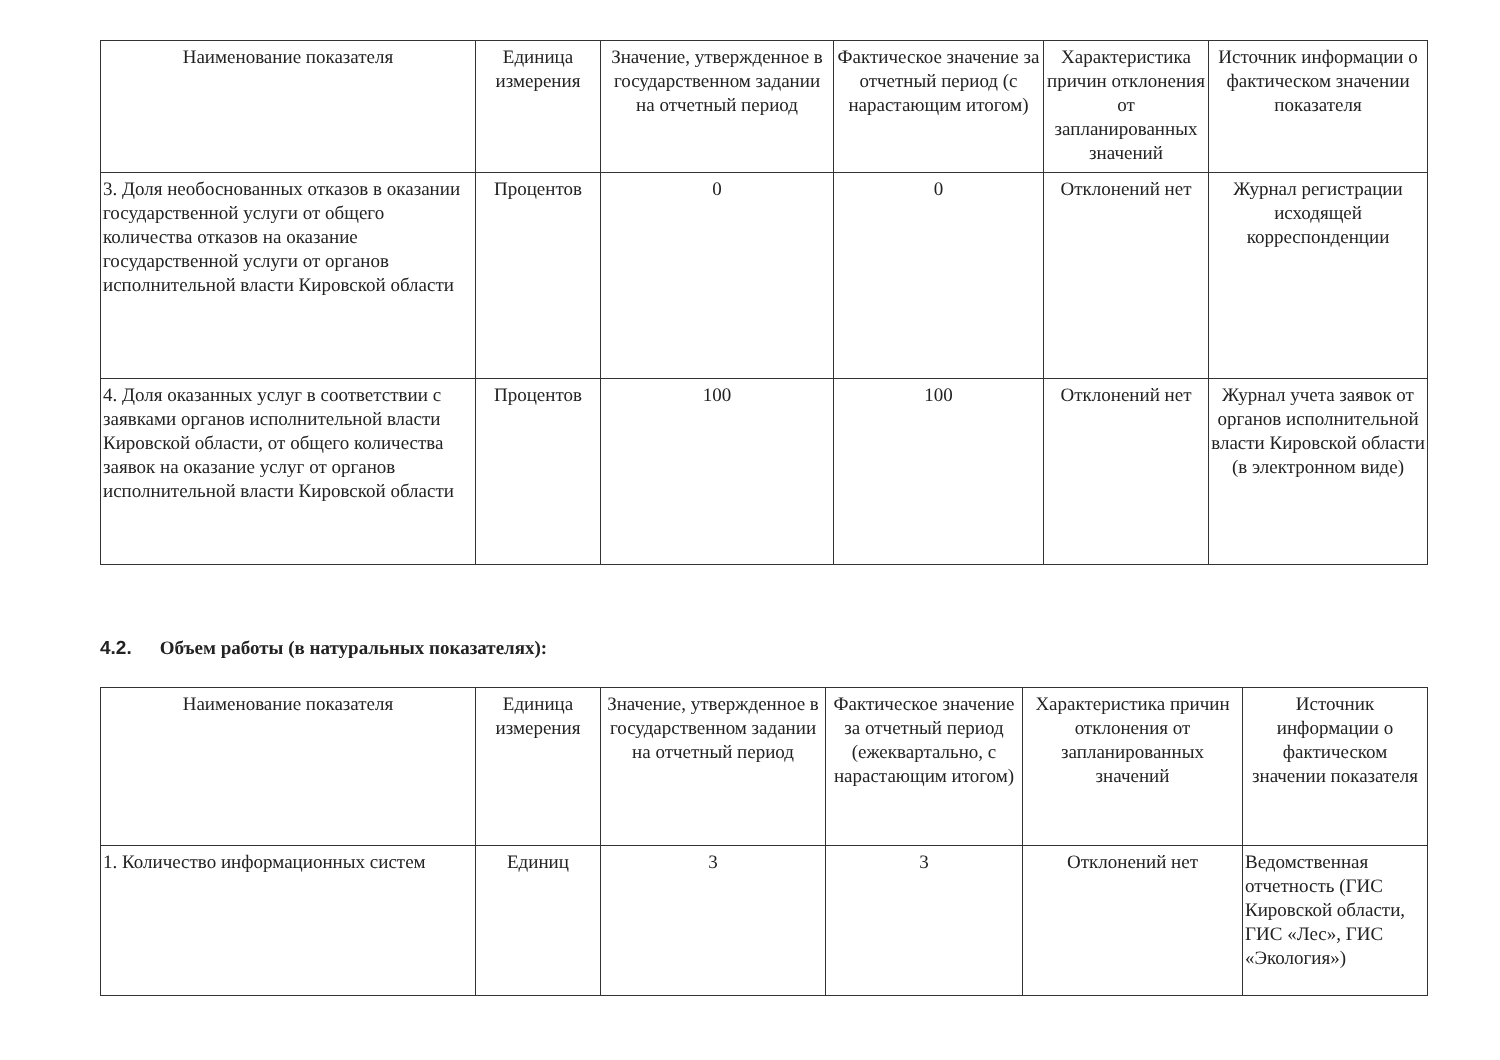| Наименование показателя | Единица измерения | Значение, утвержденное в государственном задании на отчетный период | Фактическое значение за отчетный период (с нарастающим итогом) | Характеристика причин отклонения от запланированных значений | Источник информации о фактическом значении показателя |
| --- | --- | --- | --- | --- | --- |
| 3. Доля необоснованных отказов в оказании государственной услуги от общего количества отказов на оказание государственной услуги от органов исполнительной власти Кировской области | Процентов | 0 | 0 | Отклонений нет | Журнал регистрации исходящей корреспонденции |
| 4. Доля оказанных услуг в соответствии с заявками органов исполнительной власти Кировской области, от общего количества заявок на оказание услуг от органов исполнительной власти Кировской области | Процентов | 100 | 100 | Отклонений нет | Журнал учета заявок от органов исполнительной власти Кировской области (в электронном виде) |
4.2. Объем работы (в натуральных показателях):
| Наименование показателя | Единица измерения | Значение, утвержденное в государственном задании на отчетный период | Фактическое значение за отчетный период (ежеквартально, с нарастающим итогом) | Характеристика причин отклонения от запланированных значений | Источник информации о фактическом значении показателя |
| --- | --- | --- | --- | --- | --- |
| 1. Количество информационных систем | Единиц | 3 | 3 | Отклонений нет | Ведомственная отчетность (ГИС Кировской области, ГИС «Лес», ГИС «Экология») |